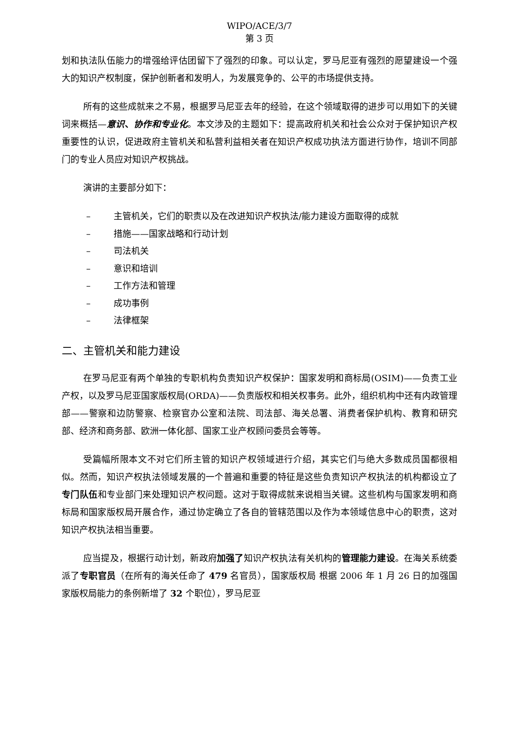WIPO/ACE/3/7
第 3 页
划和执法队伍能力的增强给评估团留下了强烈的印象。可以认定，罗马尼亚有强烈的愿望建设一个强大的知识产权制度，保护创新者和发明人，为发展竞争的、公平的市场提供支持。
所有的这些成就来之不易，根据罗马尼亚去年的经验，在这个领域取得的进步可以用如下的关键词来概括—意识、协作和专业化。本文涉及的主题如下：提高政府机关和社会公众对于保护知识产权重要性的认识，促进政府主管机关和私营利益相关者在知识产权成功执法方面进行协作，培训不同部门的专业人员应对知识产权挑战。
演讲的主要部分如下：
– 主管机关，它们的职责以及在改进知识产权执法/能力建设方面取得的成就
– 措施——国家战略和行动计划
– 司法机关
– 意识和培训
– 工作方法和管理
– 成功事例
– 法律框架
二、主管机关和能力建设
在罗马尼亚有两个单独的专职机构负责知识产权保护：国家发明和商标局(OSIM)——负责工业产权，以及罗马尼亚国家版权局(ORDA)——负责版权和相关权事务。此外，组织机构中还有内政管理部——警察和边防警察、检察官办公室和法院、司法部、海关总署、消费者保护机构、教育和研究部、经济和商务部、欧洲一体化部、国家工业产权顾问委员会等等。
受篇幅所限本文不对它们所主管的知识产权领域进行介绍，其实它们与绝大多数成员国都很相似。然而，知识产权执法领域发展的一个普遍和重要的特征是这些负责知识产权执法的机构都设立了专门队伍和专业部门来处理知识产权问题。这对于取得成就来说相当关键。这些机构与国家发明和商标局和国家版权局开展合作，通过协定确立了各自的管辖范围以及作为本领域信息中心的职责，这对知识产权执法相当重要。
应当提及，根据行动计划，新政府加强了知识产权执法有关机构的管理能力建设。在海关系统委派了专职官员（在所有的海关任命了 479 名官员），国家版权局 根据 2006 年 1 月 26 日的加强国家版权局能力的条例新增了 32 个职位），罗马尼亚